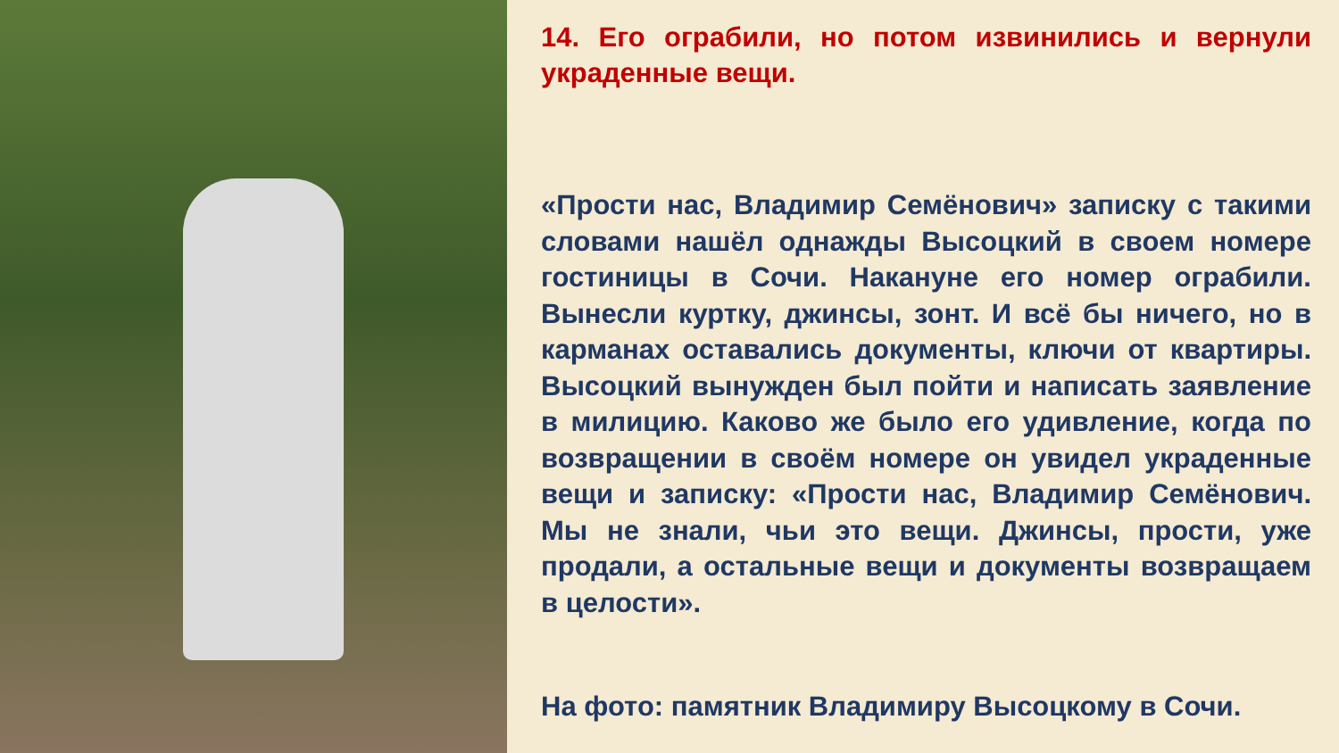14. Его ограбили, но потом извинились и вернули украденные вещи.
«Прости нас, Владимир Семёнович» записку с такими словами нашёл однажды Высоцкий в своем номере гостиницы в Сочи. Накануне его номер ограбили. Вынесли куртку, джинсы, зонт. И всё бы ничего, но в карманах оставались документы, ключи от квартиры. Высоцкий вынужден был пойти и написать заявление в милицию. Каково же было его удивление, когда по возвращении в своём номере он увидел украденные вещи и записку: «Прости нас, Владимир Семёнович. Мы не знали, чьи это вещи. Джинсы, прости, уже продали, а остальные вещи и документы возвращаем в целости».
На фото: памятник Владимиру Высоцкому в Сочи.